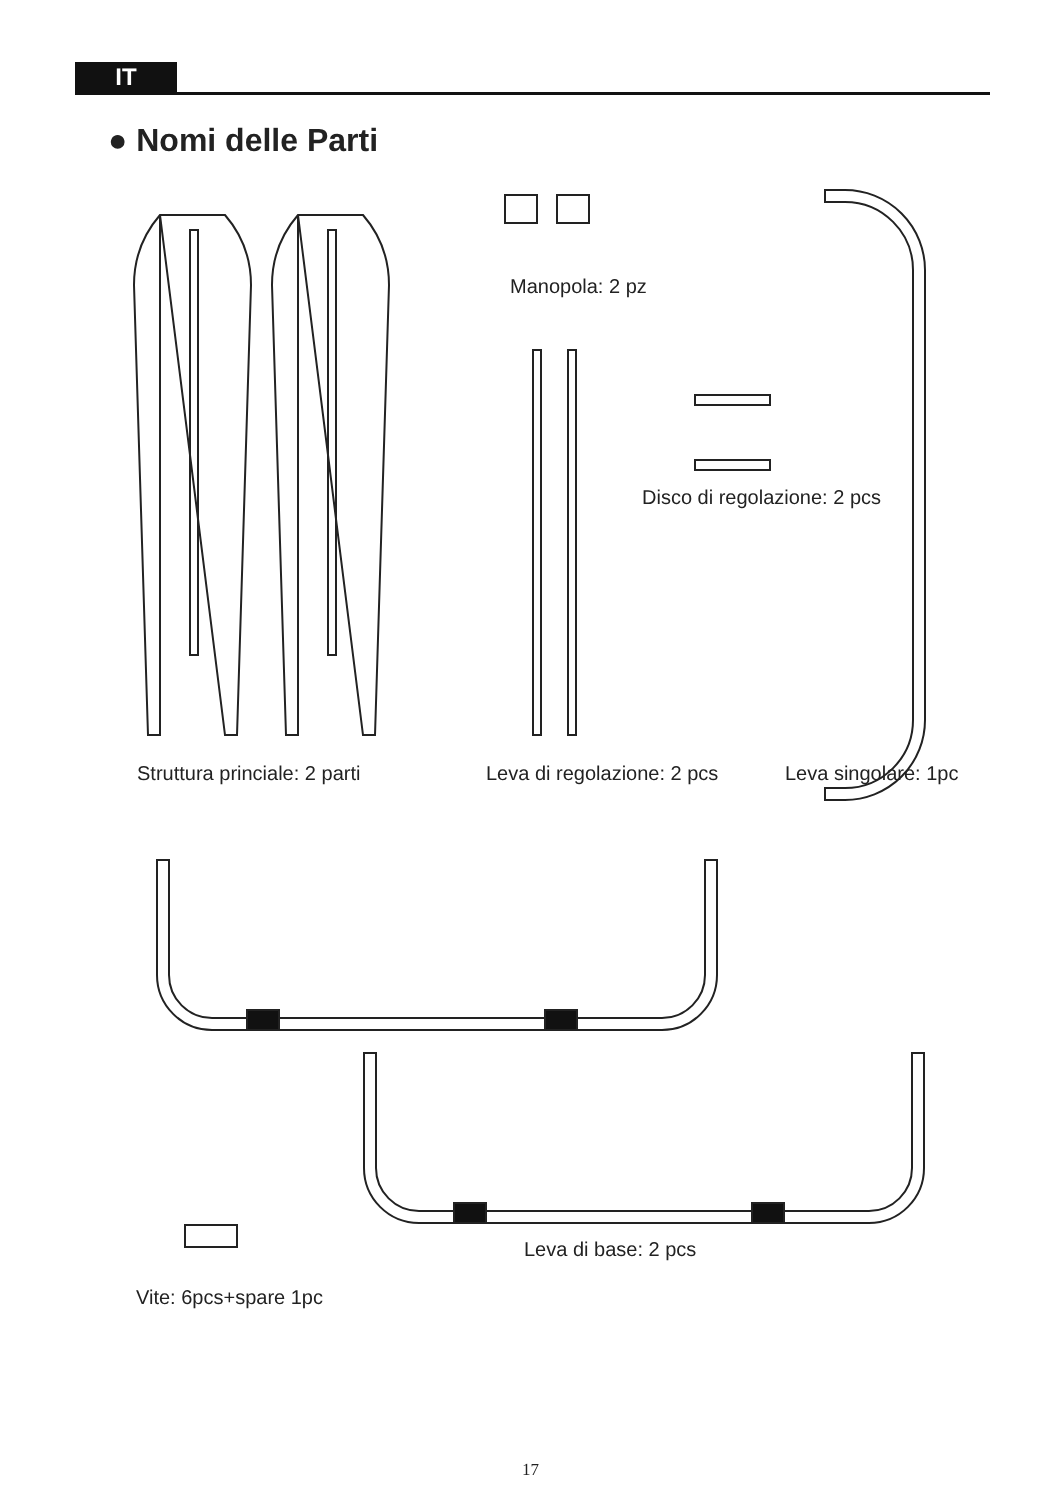IT
● Nomi delle Parti
Manopola: 2 pz
Disco di regolazione: 2 pcs
Struttura princiale: 2 parti Leva di regolazione: 2 pcs Leva singolare: 1pc
Leva di base: 2 pcs
Vite: 6pcs+spare 1pc
17